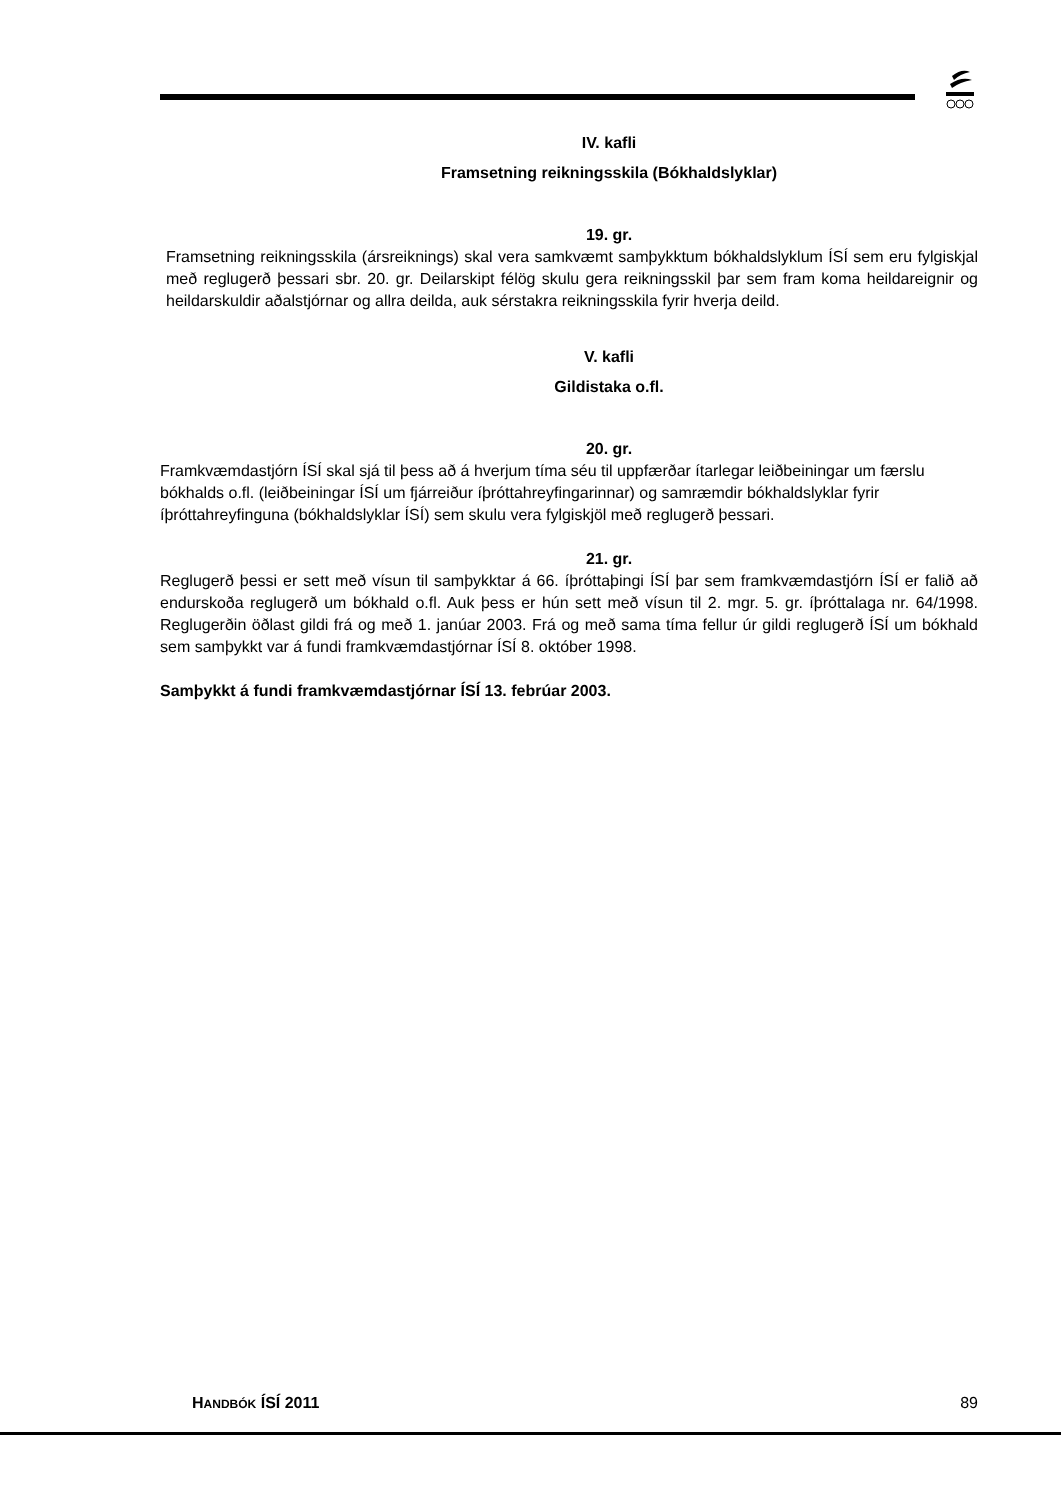IV. kafli
Framsetning reikningsskila (Bókhaldslyklar)
19. gr.
Framsetning reikningsskila (ársreiknings) skal vera samkvæmt samþykktum bókhaldslyklum ÍSÍ sem eru fylgiskjal með reglugerð þessari sbr. 20. gr. Deilarskipt félög skulu gera reikningsskil þar sem fram koma heildareignir og heildarskuldir aðalstjórnar og allra deilda, auk sérstakra reikningsskila fyrir hverja deild.
V. kafli
Gildistaka o.fl.
20. gr.
Framkvæmdastjórn ÍSÍ skal sjá til þess að á hverjum tíma séu til uppfærðar ítarlegar leiðbeiningar um færslu bókhalds o.fl. (leiðbeiningar ÍSÍ um fjárreiður íþróttahreyfingarinnar) og samræmdir bókhaldslyklar fyrir íþróttahreyfinguna (bókhaldslyklar ÍSÍ) sem skulu vera fylgiskjöl með reglugerð þessari.
21. gr.
Reglugerð þessi er sett með vísun til samþykktar á 66. íþróttaþingi ÍSÍ þar sem framkvæmdastjórn ÍSÍ er falið að endurskoða reglugerð um bókhald o.fl. Auk þess er hún sett með vísun til 2. mgr. 5. gr. íþróttalaga nr. 64/1998. Reglugerðin öðlast gildi frá og með 1. janúar 2003. Frá og með sama tíma fellur úr gildi reglugerð ÍSÍ um bókhald sem samþykkt var á fundi framkvæmdastjórnar ÍSÍ 8. október 1998.
Samþykkt á fundi framkvæmdastjórnar ÍSÍ 13. febrúar 2003.
HANDBÓK ÍSÍ 2011 89